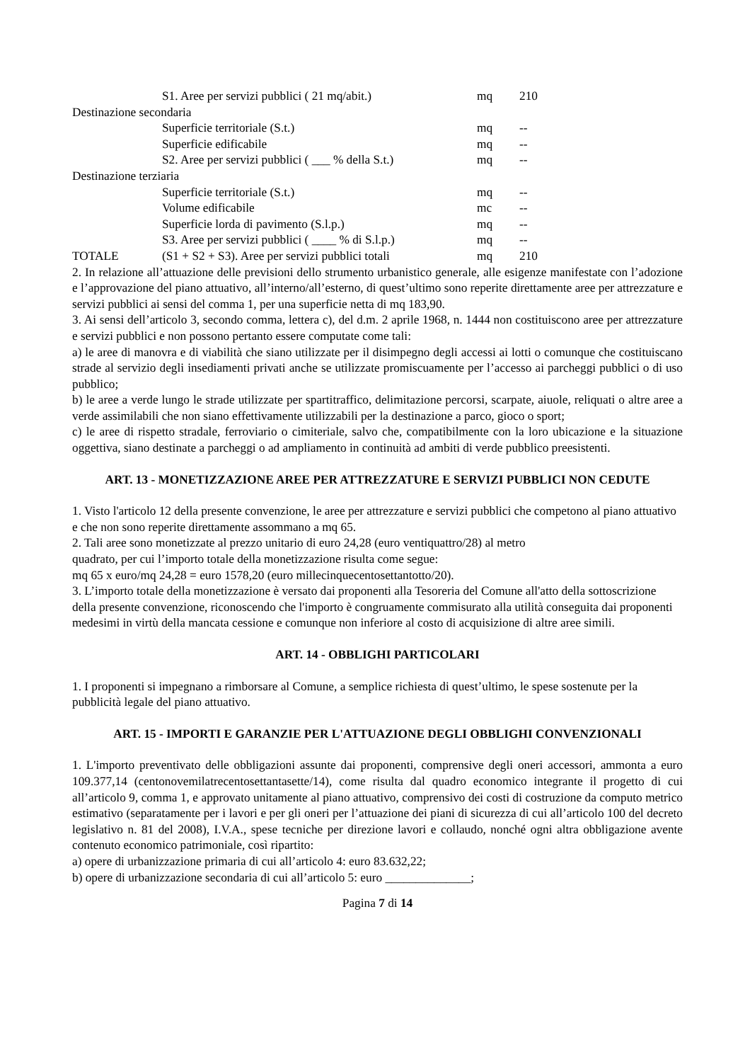| | S1. Aree per servizi pubblici ( 21 mq/abit.) | mq | 210 |
| Destinazione secondaria | | | |
| | Superficie territoriale (S.t.) | mq | -- |
| | Superficie edificabile | mq | -- |
| | S2. Aree per servizi pubblici ( ___ % della S.t.) | mq | -- |
| Destinazione terziaria | | | |
| | Superficie territoriale (S.t.) | mq | -- |
| | Volume edificabile | mc | -- |
| | Superficie lorda di pavimento (S.l.p.) | mq | -- |
| | S3. Aree per servizi pubblici ( ____ % di S.l.p.) | mq | -- |
| TOTALE | (S1 + S2 + S3). Aree per servizi pubblici totali | mq | 210 |
2. In relazione all’attuazione delle previsioni dello strumento urbanistico generale, alle esigenze manifestate con l’adozione e l’approvazione del piano attuativo, all’interno/all’esterno, di quest’ultimo sono reperite direttamente aree per attrezzature e servizi pubblici ai sensi del comma 1, per una superficie netta di mq 183,90.
3. Ai sensi dell’articolo 3, secondo comma, lettera c), del d.m. 2 aprile 1968, n. 1444 non costituiscono aree per attrezzature e servizi pubblici e non possono pertanto essere computate come tali:
a) le aree di manovra e di viabilità che siano utilizzate per il disimpegno degli accessi ai lotti o comunque che costituiscano strade al servizio degli insediamenti privati anche se utilizzate promiscuamente per l’accesso ai parcheggi pubblici o di uso pubblico;
b) le aree a verde lungo le strade utilizzate per spartitraffico, delimitazione percorsi, scarpate, aiuole, reliquati o altre aree a verde assimilabili che non siano effettivamente utilizzabili per la destinazione a parco, gioco o sport;
c) le aree di rispetto stradale, ferroviario o cimiteriale, salvo che, compatibilmente con la loro ubicazione e la situazione oggettiva, siano destinate a parcheggi o ad ampliamento in continuità ad ambiti di verde pubblico preesistenti.
ART. 13 - MONETIZZAZIONE AREE PER ATTREZZATURE E SERVIZI PUBBLICI NON CEDUTE
1. Visto l'articolo 12 della presente convenzione, le aree per attrezzature e servizi pubblici che competono al piano attuativo e che non sono reperite direttamente assommano a mq 65.
2. Tali aree sono monetizzate al prezzo unitario di euro 24,28 (euro ventiquattro/28) al metro
quadrato, per cui l’importo totale della monetizzazione risulta come segue:
mq 65 x euro/mq 24,28 = euro 1578,20 (euro millecinquecentosettantotto/20).
3. L’importo totale della monetizzazione è versato dai proponenti alla Tesoreria del Comune all'atto della sottoscrizione della presente convenzione, riconoscendo che l'importo è congruamente commisurato alla utilità conseguita dai proponenti medesimi in virtù della mancata cessione e comunque non inferiore al costo di acquisizione di altre aree simili.
ART. 14 - OBBLIGHI PARTICOLARI
1. I proponenti si impegnano a rimborsare al Comune, a semplice richiesta di quest’ultimo, le spese sostenute per la pubblicità legale del piano attuativo.
ART. 15 - IMPORTI E GARANZIE PER L'ATTUAZIONE DEGLI OBBLIGHI CONVENZIONALI
1. L'importo preventivato delle obbligazioni assunte dai proponenti, comprensive degli oneri accessori, ammonta a euro 109.377,14 (centonovemilatrecentosettantasette/14), come risulta dal quadro economico integrante il progetto di cui all’articolo 9, comma 1, e approvato unitamente al piano attuativo, comprensivo dei costi di costruzione da computo metrico estimativo (separatamente per i lavori e per gli oneri per l’attuazione dei piani di sicurezza di cui all’articolo 100 del decreto legislativo n. 81 del 2008), I.V.A., spese tecniche per direzione lavori e collaudo, nonché ogni altra obbligazione avente contenuto economico patrimoniale, così ripartito:
a) opere di urbanizzazione primaria di cui all’articolo 4: euro 83.632,22;
b) opere di urbanizzazione secondaria di cui all’articolo 5: euro ______________;
Pagina 7 di 14